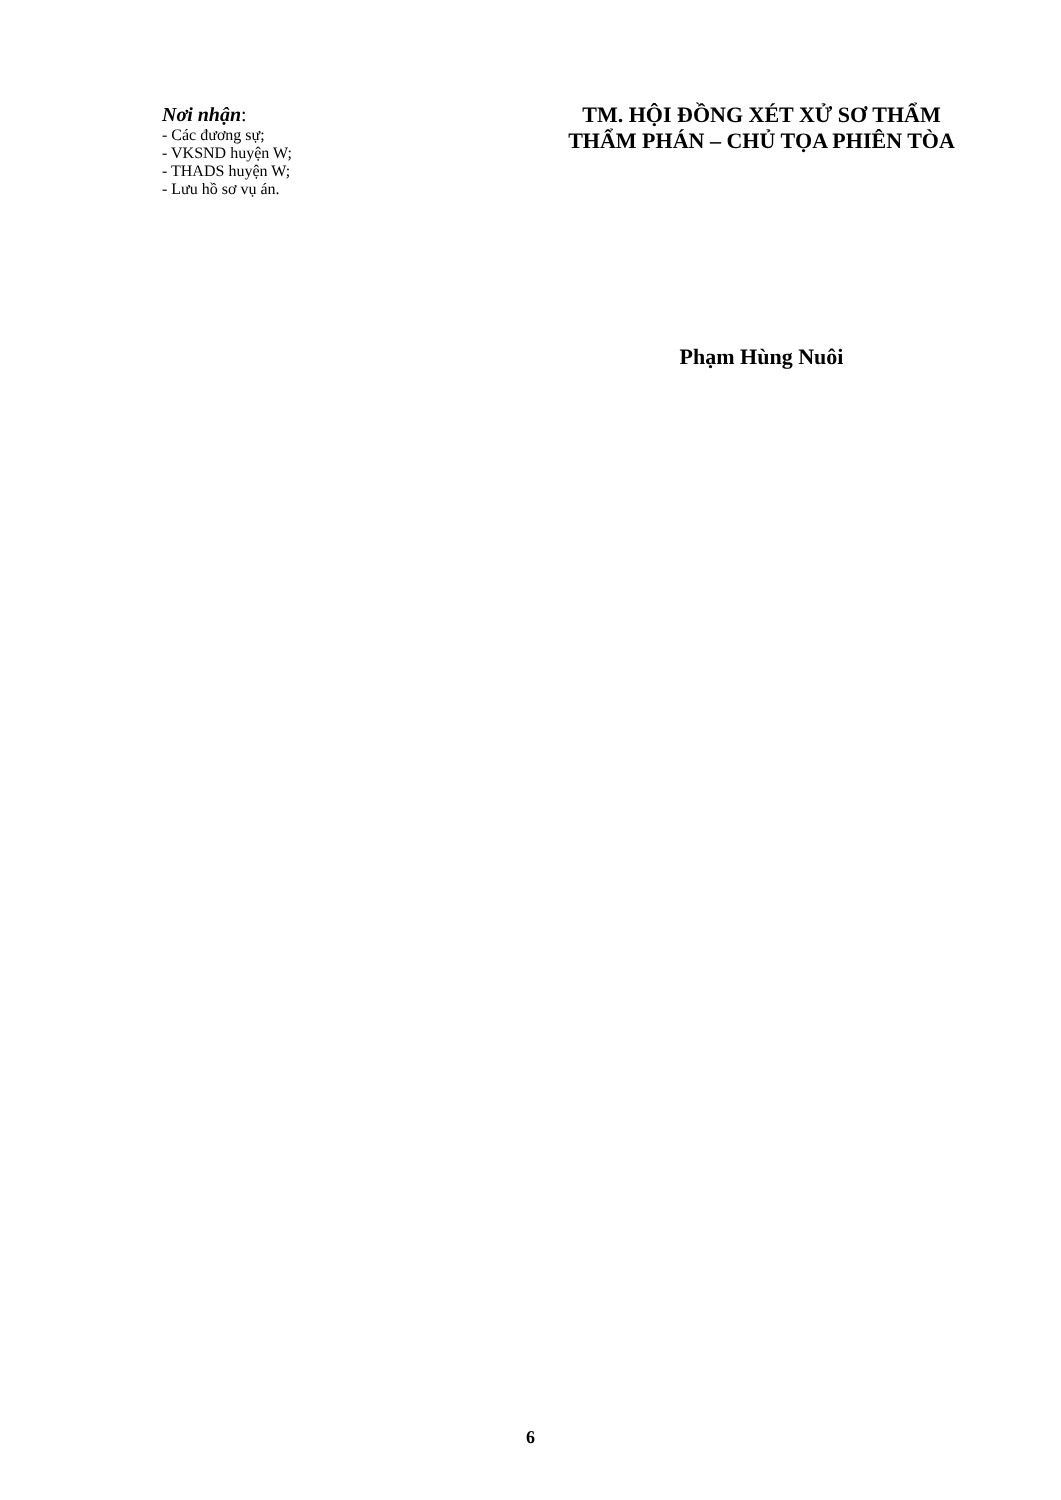Nơi nhận:
- Các đương sự;
- VKSND huyện W;
- THADS huyện W;
- Lưu hồ sơ vụ án.
TM. HỘI ĐỒNG XÉT XỬ SƠ THẨM
THẨM PHÁN – CHỦ TỌA PHIÊN TÒA
Phạm Hùng Nuôi
6